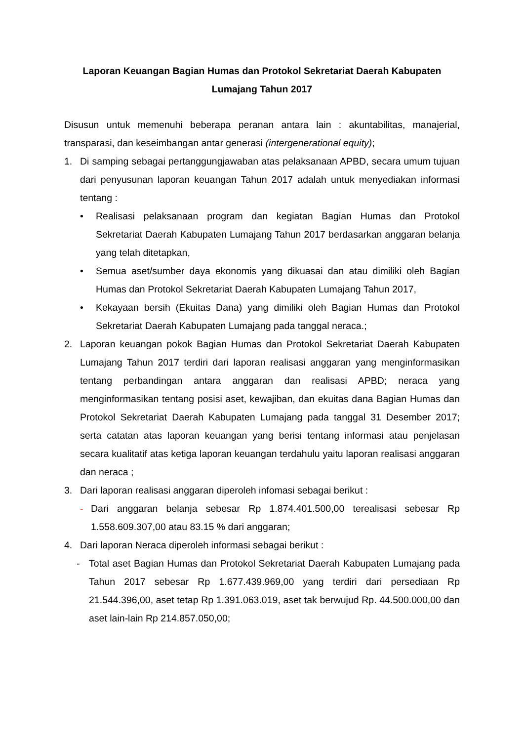Laporan Keuangan Bagian Humas dan Protokol Sekretariat Daerah Kabupaten Lumajang Tahun 2017
Disusun untuk memenuhi beberapa peranan antara lain : akuntabilitas, manajerial, transparasi, dan keseimbangan antar generasi (intergenerational equity);
1. Di samping sebagai pertanggungjawaban atas pelaksanaan APBD, secara umum tujuan dari penyusunan laporan keuangan Tahun 2017 adalah untuk menyediakan informasi tentang :
• Realisasi pelaksanaan program dan kegiatan Bagian Humas dan Protokol Sekretariat Daerah Kabupaten Lumajang Tahun 2017 berdasarkan anggaran belanja yang telah ditetapkan,
• Semua aset/sumber daya ekonomis yang dikuasai dan atau dimiliki oleh Bagian Humas dan Protokol Sekretariat Daerah Kabupaten Lumajang Tahun 2017,
• Kekayaan bersih (Ekuitas Dana) yang dimiliki oleh Bagian Humas dan Protokol Sekretariat Daerah Kabupaten Lumajang pada tanggal neraca.;
2. Laporan keuangan pokok Bagian Humas dan Protokol Sekretariat Daerah Kabupaten Lumajang Tahun 2017 terdiri dari laporan realisasi anggaran yang menginformasikan tentang perbandingan antara anggaran dan realisasi APBD; neraca yang menginformasikan tentang posisi aset, kewajiban, dan ekuitas dana Bagian Humas dan Protokol Sekretariat Daerah Kabupaten Lumajang pada tanggal 31 Desember 2017; serta catatan atas laporan keuangan yang berisi tentang informasi atau penjelasan secara kualitatif atas ketiga laporan keuangan terdahulu yaitu laporan realisasi anggaran dan neraca ;
3. Dari laporan realisasi anggaran diperoleh infomasi sebagai berikut :
- Dari anggaran belanja sebesar Rp 1.874.401.500,00 terealisasi sebesar Rp 1.558.609.307,00 atau 83.15 % dari anggaran;
4. Dari laporan Neraca diperoleh informasi sebagai berikut :
- Total aset Bagian Humas dan Protokol Sekretariat Daerah Kabupaten Lumajang pada Tahun 2017 sebesar Rp 1.677.439.969,00 yang terdiri dari persediaan Rp 21.544.396,00, aset tetap Rp 1.391.063.019, aset tak berwujud Rp. 44.500.000,00 dan aset lain-lain Rp 214.857.050,00;